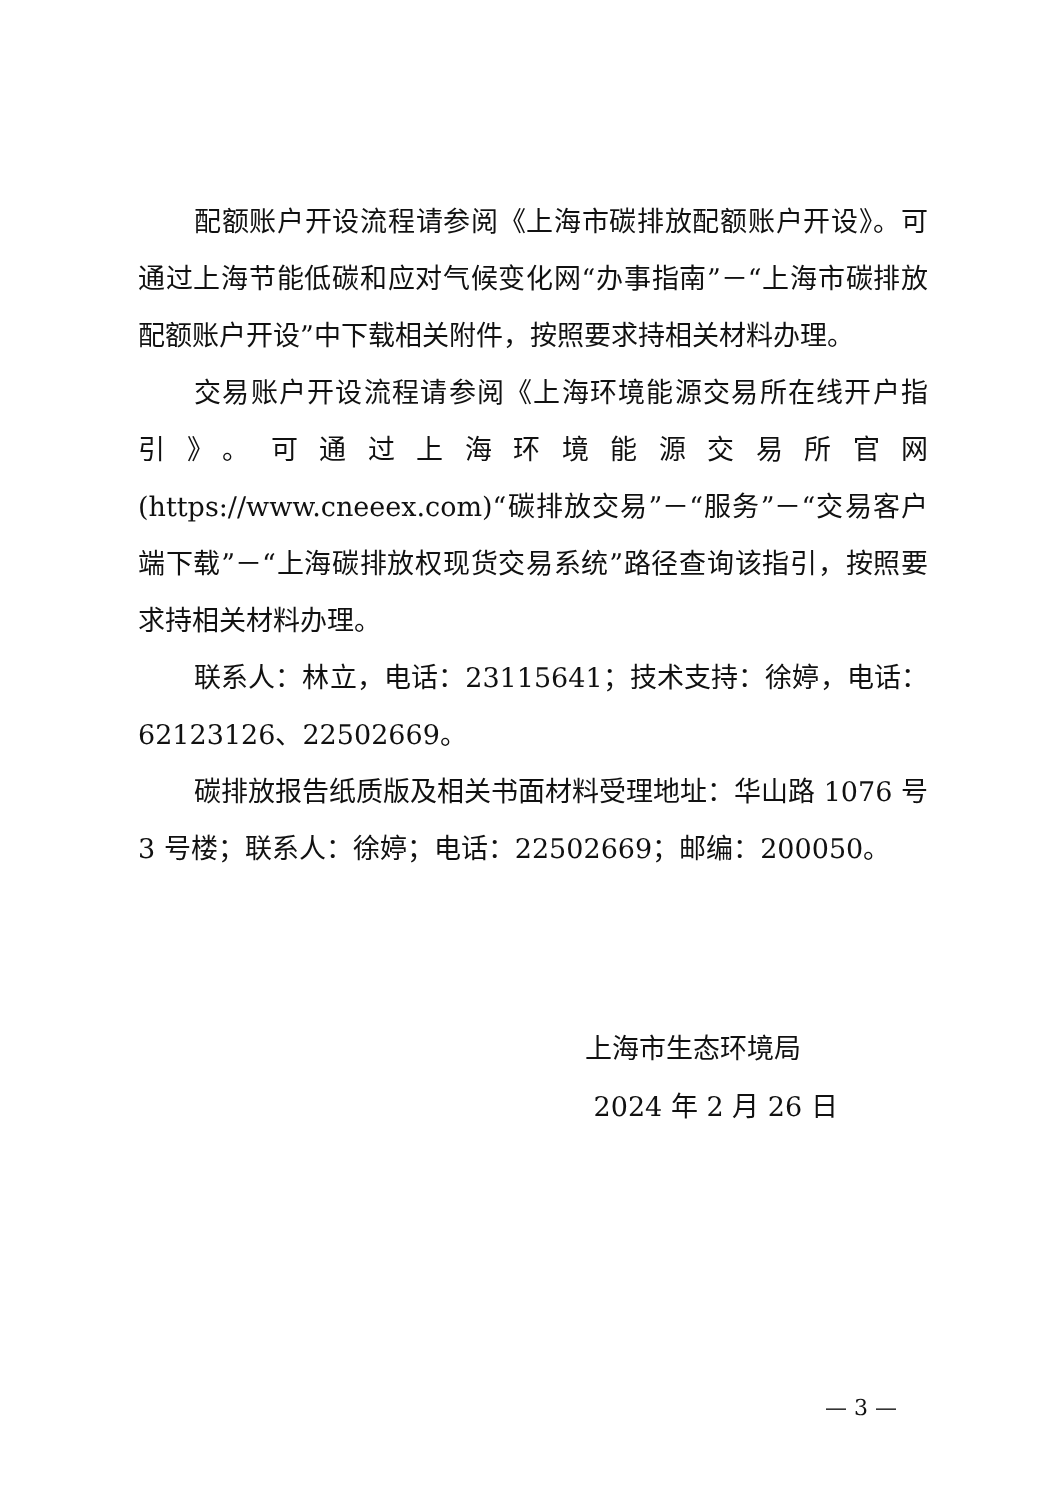配额账户开设流程请参阅《上海市碳排放配额账户开设》。可通过上海节能低碳和应对气候变化网“办事指南”－“上海市碳排放配额账户开设”中下载相关附件，按照要求持相关材料办理。
交易账户开设流程请参阅《上海环境能源交易所在线开户指引》。可通过上海环境能源交易所官网(https://www.cneeex.com)“碳排放交易”－“服务”－“交易客户端下载”－“上海碳排放权现货交易系统”路径查询该指引，按照要求持相关材料办理。
联系人：林立，电话：23115641；技术支持：徐婷，电话：62123126、22502669。
碳排放报告纸质版及相关书面材料受理地址：华山路 1076 号 3 号楼；联系人：徐婷；电话：22502669；邮编：200050。
上海市生态环境局
2024 年 2 月 26 日
— 3 —